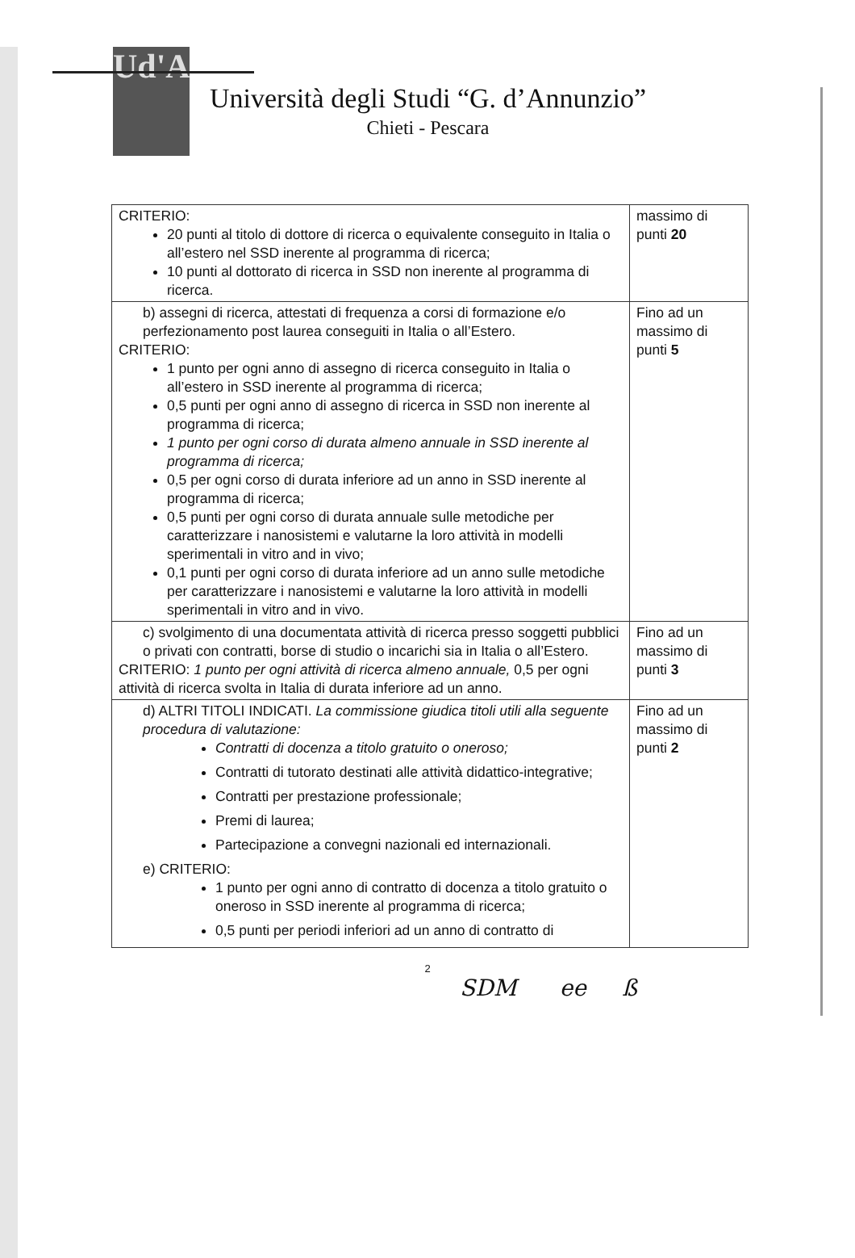Ud'A
Università degli Studi “G. d’Annunzio”
Chieti - Pescara
| CRITERIO: 20 punti al titolo di dottore di ricerca o equivalente conseguito in Italia o all’estero nel SSD inerente al programma di ricerca; 10 punti al dottorato di ricerca in SSD non inerente al programma di ricerca. | massimo di punti 20 |
| b) assegni di ricerca, attestati di frequenza a corsi di formazione e/o perfezionamento post laurea conseguiti in Italia o all’Estero. CRITERIO: 1 punto per ogni anno di assegno di ricerca conseguito in Italia o all’estero in SSD inerente al programma di ricerca; 0,5 punti per ogni anno di assegno di ricerca in SSD non inerente al programma di ricerca; 1 punto per ogni corso di durata almeno annuale in SSD inerente al programma di ricerca; 0,5 per ogni corso di durata inferiore ad un anno in SSD inerente al programma di ricerca; 0,5 punti per ogni corso di durata annuale sulle metodiche per caratterizzare i nanosistemi e valutarne la loro attività in modelli sperimentali in vitro and in vivo; 0,1 punti per ogni corso di durata inferiore ad un anno sulle metodiche per caratterizzare i nanosistemi e valutarne la loro attività in modelli sperimentali in vitro and in vivo. | Fino ad un massimo di punti 5 |
| c) svolgimento di una documentata attività di ricerca presso soggetti pubblici o privati con contratti, borse di studio o incarichi sia in Italia o all’Estero. CRITERIO: 1 punto per ogni attività di ricerca almeno annuale, 0,5 per ogni attività di ricerca svolta in Italia di durata inferiore ad un anno. | Fino ad un massimo di punti 3 |
| d) ALTRI TITOLI INDICATI. La commissione giudica titoli utili alla seguente procedura di valutazione: Contratti di docenza a titolo gratuito o oneroso; Contratti di tutorato destinati alle attività didattico-integrative; Contratti per prestazione professionale; Premi di laurea; Partecipazione a convegni nazionali ed internazionali. e) CRITERIO: 1 punto per ogni anno di contratto di docenza a titolo gratuito o oneroso in SSD inerente al programma di ricerca; 0,5 punti per periodi inferiori ad un anno di contratto di | Fino ad un massimo di punti 2 |
2
SDM ee ß